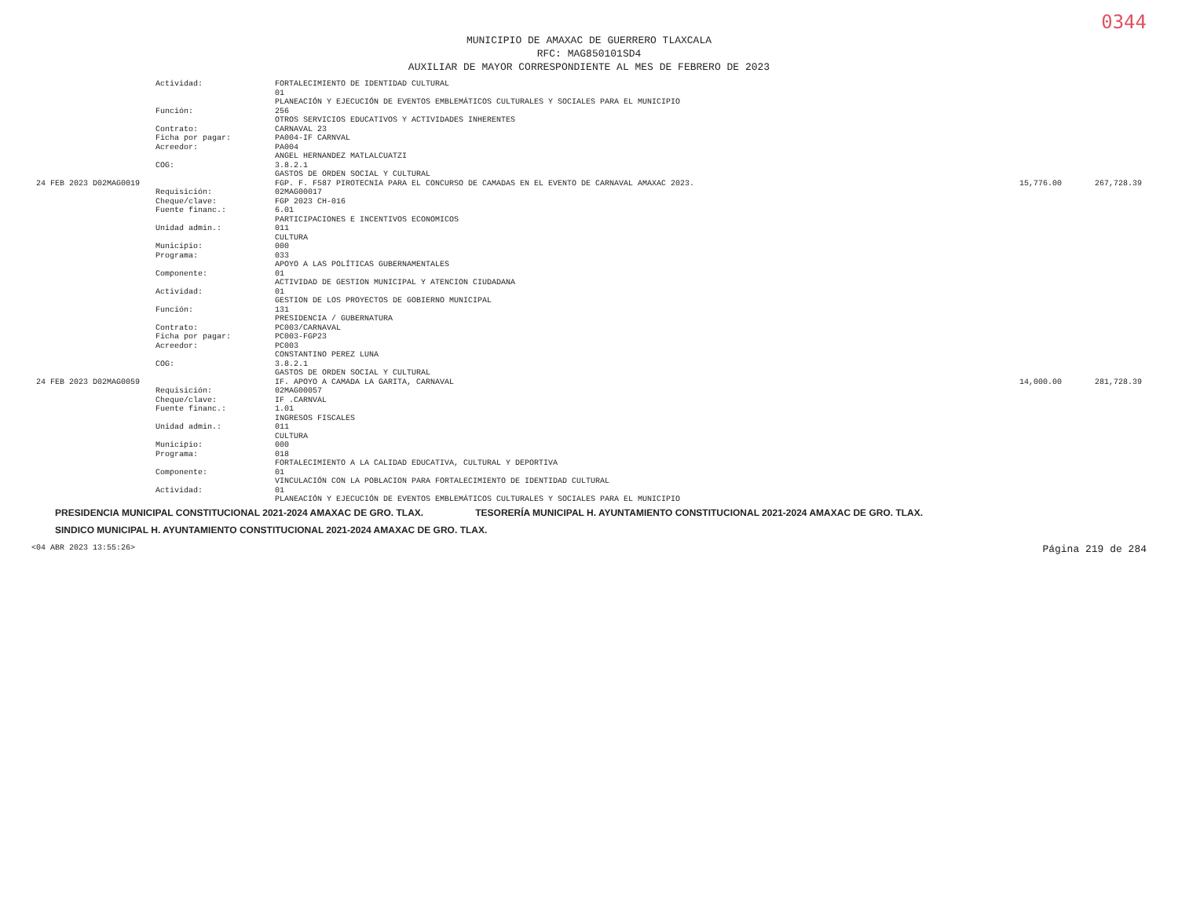0344
MUNICIPIO DE AMAXAC DE GUERRERO TLAXCALA
RFC: MAG850101SD4
AUXILIAR DE MAYOR CORRESPONDIENTE AL MES DE FEBRERO DE 2023
| | Actividad: | FORTALECIMIENTO DE IDENTIDAD CULTURAL | | |
| | | 01 | | |
| | | PLANEACIÓN Y EJECUCIÓN DE EVENTOS EMBLEMÁTICOS CULTURALES Y SOCIALES PARA EL MUNICIPIO | | |
| | Función: | 256 | | |
| | | OTROS SERVICIOS EDUCATIVOS Y ACTIVIDADES INHERENTES | | |
| | Contrato: | CARNAVAL 23 | | |
| | Ficha por pagar: | PA004-IF CARNVAL | | |
| | Acreedor: | PA004 | | |
| | | ANGEL HERNANDEZ MATLALCUATZI | | |
| | COG: | 3.8.2.1 | | |
| | | GASTOS DE ORDEN SOCIAL Y CULTURAL | | |
| 24 FEB 2023 D02MAG0019 | | FGP. F. F587 PIROTECNIA PARA EL CONCURSO DE CAMADAS EN EL EVENTO DE CARNAVAL AMAXAC 2023. | 15,776.00 | 267,728.39 |
| | Requisición: | 02MAG00017 | | |
| | Cheque/clave: | FGP 2023 CH-016 | | |
| | Fuente financ.: | 6.01 | | |
| | | PARTICIPACIONES E INCENTIVOS ECONOMICOS | | |
| | Unidad admin.: | 011 | | |
| | | CULTURA | | |
| | Municipio: | 000 | | |
| | Programa: | 033 | | |
| | | APOYO A LAS POLÍTICAS GUBERNAMENTALES | | |
| | Componente: | 01 | | |
| | | ACTIVIDAD DE GESTION MUNICIPAL Y ATENCION CIUDADANA | | |
| | Actividad: | 01 | | |
| | | GESTION DE LOS PROYECTOS DE GOBIERNO MUNICIPAL | | |
| | Función: | 131 | | |
| | | PRESIDENCIA / GUBERNATURA | | |
| | Contrato: | PC003/CARNAVAL | | |
| | Ficha por pagar: | PC003-FGP23 | | |
| | Acreedor: | PC003 | | |
| | | CONSTANTINO PEREZ LUNA | | |
| | COG: | 3.8.2.1 | | |
| | | GASTOS DE ORDEN SOCIAL Y CULTURAL | | |
| 24 FEB 2023 D02MAG0059 | | IF. APOYO A CAMADA LA GARITA, CARNAVAL | 14,000.00 | 281,728.39 |
| | Requisición: | 02MAG00057 | | |
| | Cheque/clave: | IF .CARNVAL | | |
| | Fuente financ.: | 1.01 | | |
| | | INGRESOS FISCALES | | |
| | Unidad admin.: | 011 | | |
| | | CULTURA | | |
| | Municipio: | 000 | | |
| | Programa: | 018 | | |
| | | FORTALECIMIENTO A LA CALIDAD EDUCATIVA, CULTURAL Y DEPORTIVA | | |
| | Componente: | 01 | | |
| | | VINCULACIÓN CON LA POBLACION PARA FORTALECIMIENTO DE IDENTIDAD CULTURAL | | |
| | Actividad: | 01 | | |
| | | PLANEACIÓN Y EJECUCIÓN DE EVENTOS EMBLEMÁTICOS CULTURALES Y SOCIALES PARA EL MUNICIPIO | | |
PRESIDENCIA MUNICIPAL CONSTITUCIONAL 2021-2024 AMAXAC DE GRO. TLAX. TESORERÍA MUNICIPAL H. AYUNTAMIENTO CONSTITUCIONAL 2021-2024 AMAXAC DE GRO. TLAX. SINDICO MUNICIPAL H. AYUNTAMIENTO CONSTITUCIONAL 2021-2024 AMAXAC DE GRO. TLAX.
<04 ABR 2023 13:55:26> Página 219 de 284